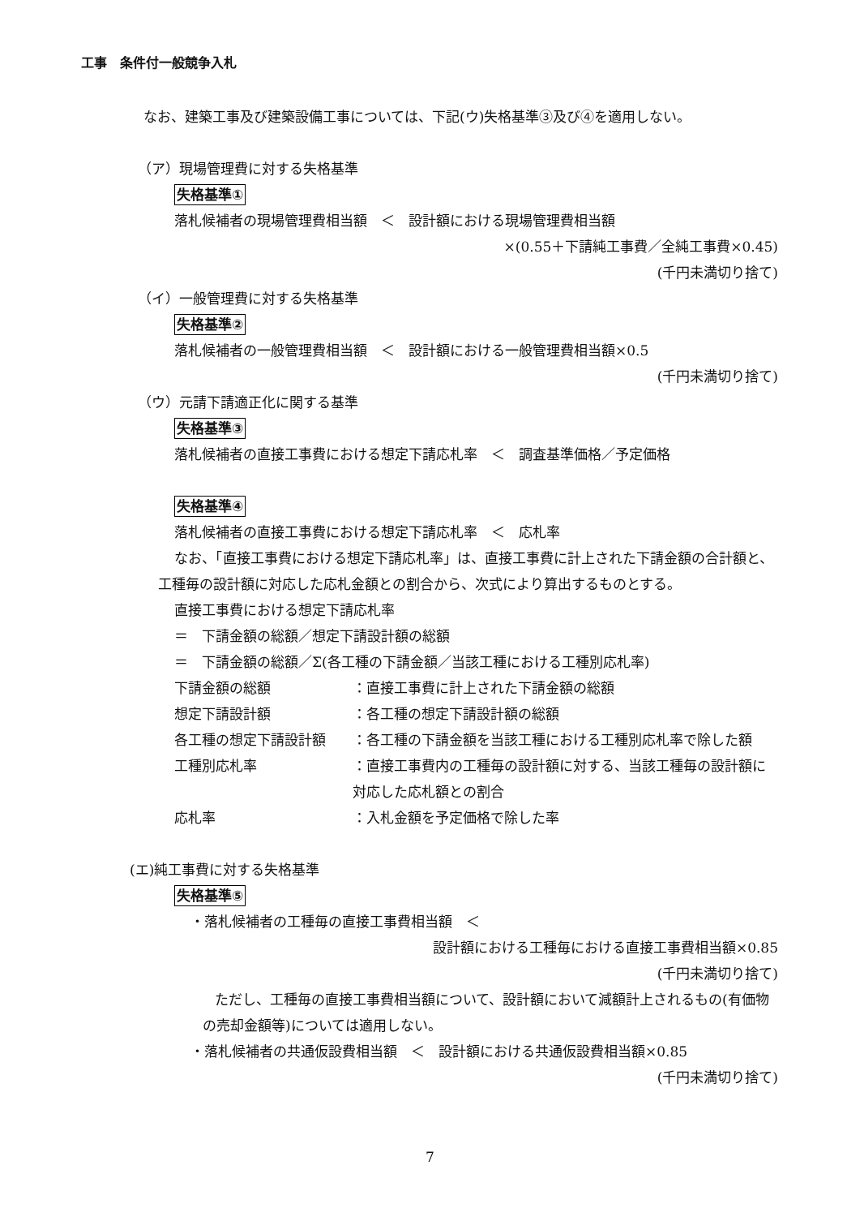工事　条件付一般競争入札
なお、建築工事及び建築設備工事については、下記(ウ)失格基準③及び④を適用しない。
（ア）現場管理費に対する失格基準
失格基準①
落札候補者の現場管理費相当額　＜　設計額における現場管理費相当額
×(0.55＋下請純工事費／全純工事費×0.45)
(千円未満切り捨て)
（イ）一般管理費に対する失格基準
失格基準②
落札候補者の一般管理費相当額　＜　設計額における一般管理費相当額×0.5
(千円未満切り捨て)
（ウ）元請下請適正化に関する基準
失格基準③
落札候補者の直接工事費における想定下請応札率　＜　調査基準価格／予定価格
失格基準④
落札候補者の直接工事費における想定下請応札率　＜　応札率
なお、「直接工事費における想定下請応札率」は、直接工事費に計上された下請金額の合計額と、工種毎の設計額に対応した応札金額との割合から、次式により算出するものとする。
直接工事費における想定下請応札率
＝　下請金額の総額／想定下請設計額の総額
＝　下請金額の総額／Σ(各工種の下請金額／当該工種における工種別応札率)
下請金額の総額 ：直接工事費に計上された下請金額の総額
想定下請設計額 ：各工種の想定下請設計額の総額
各工種の想定下請設計額 ：各工種の下請金額を当該工種における工種別応札率で除した額
工種別応札率 ：直接工事費内の工種毎の設計額に対する、当該工種毎の設計額に対応した応札額との割合
応札率 ：入札金額を予定価格で除した率
(エ)純工事費に対する失格基準
失格基準⑤
・落札候補者の工種毎の直接工事費相当額　＜
設計額における工種毎における直接工事費相当額×0.85
(千円未満切り捨て)
ただし、工種毎の直接工事費相当額について、設計額において減額計上されるもの(有価物の売却金額等)については適用しない。
・落札候補者の共通仮設費相当額　＜　設計額における共通仮設費相当額×0.85
(千円未満切り捨て)
7